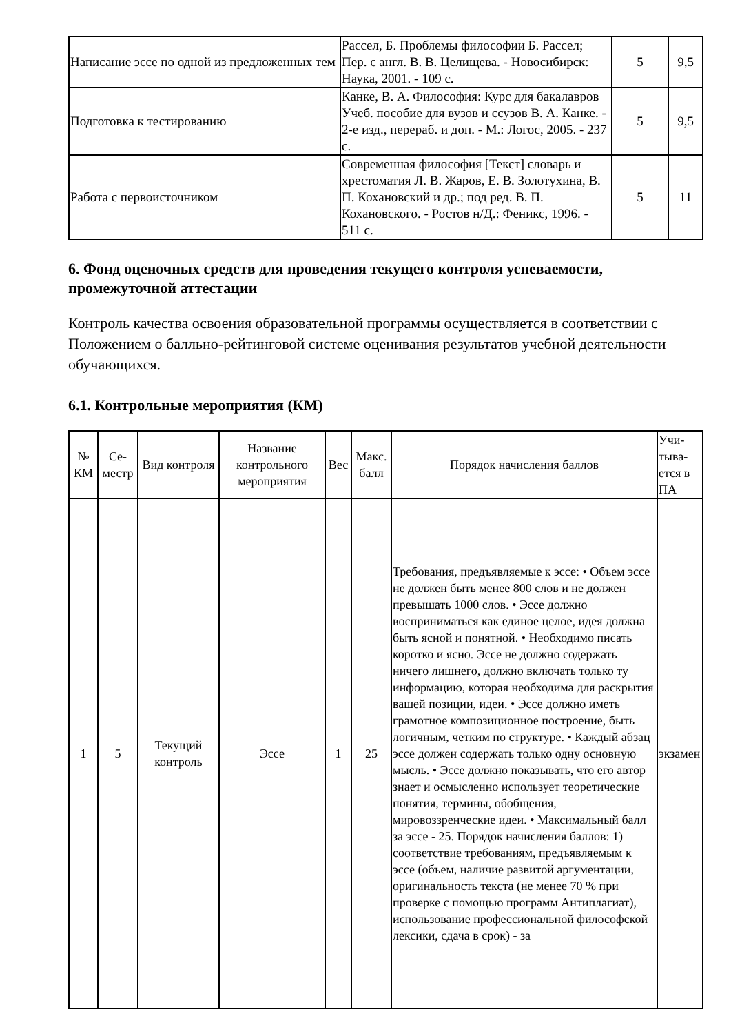| Написание эссе по одной из предложенных тем | Рассел, Б. Проблемы философии Б. Рассел; Пер. с англ. В. В. Целищева. - Новосибирск: Наука, 2001. - 109 с. | 5 | 9,5 |
| Подготовка к тестированию | Канке, В. А. Философия: Курс для бакалавров Учеб. пособие для вузов и ссузов В. А. Канке. - 2-е изд., перераб. и доп. - М.: Логос, 2005. - 237 с. | 5 | 9,5 |
| Работа с первоисточником | Современная философия [Текст] словарь и хрестоматия Л. В. Жаров, Е. В. Золотухина, В. П. Кохановский и др.; под ред. В. П. Кохановского. - Ростов н/Д.: Феникс, 1996. - 511 с. | 5 | 11 |
6. Фонд оценочных средств для проведения текущего контроля успеваемости, промежуточной аттестации
Контроль качества освоения образовательной программы осуществляется в соответствии с Положением о балльно-рейтинговой системе оценивания результатов учебной деятельности обучающихся.
6.1. Контрольные мероприятия (КМ)
| № КМ | Се-местр | Вид контроля | Название контрольного мероприятия | Вес | Макс. балл | Порядок начисления баллов | Учи-тыва-ется в ПА |
| --- | --- | --- | --- | --- | --- | --- | --- |
| 1 | 5 | Текущий контроль | Эссе | 1 | 25 | Требования, предъявляемые к эссе: • Объем эссе не должен быть менее 800 слов и не должен превышать 1000 слов. • Эссе должно восприниматься как единое целое, идея должна быть ясной и понятной. • Необходимо писать коротко и ясно. Эссе не должно содержать ничего лишнего, должно включать только ту информацию, которая необходима для раскрытия вашей позиции, идеи. • Эссе должно иметь грамотное композиционное построение, быть логичным, четким по структуре. • Каждый абзац эссе должен содержать только одну основную мысль. • Эссе должно показывать, что его автор знает и осмысленно использует теоретические понятия, термины, обобщения, мировоззренческие идеи. • Максимальный балл за эссе - 25. Порядок начисления баллов: 1) соответствие требованиям, предъявляемым к эссе (объем, наличие развитой аргументации, оригинальность текста (не менее 70 % при проверке с помощью программ Антиплагиат), использование профессиональной философской лексики, сдача в срок) - за | экзамен |